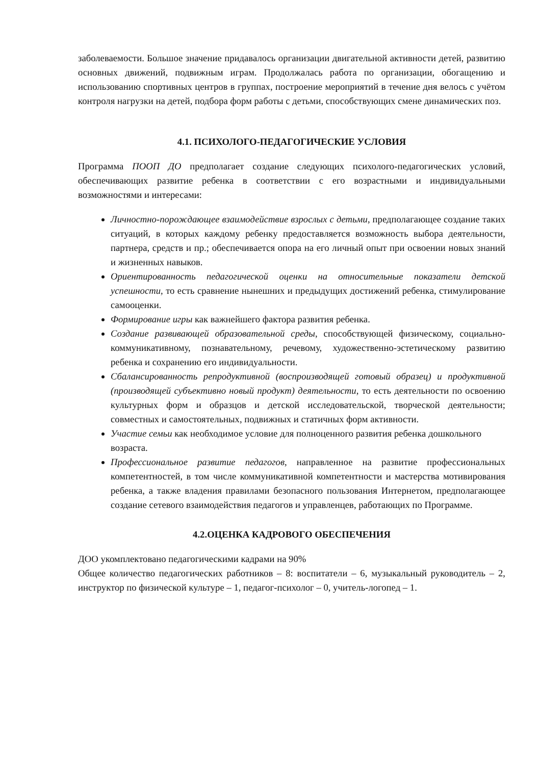заболеваемости. Большое значение придавалось организации двигательной активности детей, развитию основных движений, подвижным играм. Продолжалась работа по организации, обогащению и использованию спортивных центров в группах, построение мероприятий в течение дня велось с учётом контроля нагрузки на детей, подбора форм работы с детьми, способствующих смене динамических поз.
4.1. ПСИХОЛОГО-ПЕДАГОГИЧЕСКИЕ УСЛОВИЯ
Программа ПООП ДО предполагает создание следующих психолого-педагогических условий, обеспечивающих развитие ребенка в соответствии с его возрастными и индивидуальными возможностями и интересами:
Личностно-порождающее взаимодействие взрослых с детьми, предполагающее создание таких ситуаций, в которых каждому ребенку предоставляется возможность выбора деятельности, партнера, средств и пр.; обеспечивается опора на его личный опыт при освоении новых знаний и жизненных навыков.
Ориентированность педагогической оценки на относительные показатели детской успешности, то есть сравнение нынешних и предыдущих достижений ребенка, стимулирование самооценки.
Формирование игры как важнейшего фактора развития ребенка.
Создание развивающей образовательной среды, способствующей физическому, социально-коммуникативному, познавательному, речевому, художественно-эстетическому развитию ребенка и сохранению его индивидуальности.
Сбалансированность репродуктивной (воспроизводящей готовый образец) и продуктивной (производящей субъективно новый продукт) деятельности, то есть деятельности по освоению культурных форм и образцов и детской исследовательской, творческой деятельности; совместных и самостоятельных, подвижных и статичных форм активности.
Участие семьи как необходимое условие для полноценного развития ребенка дошкольного возраста.
Профессиональное развитие педагогов, направленное на развитие профессиональных компетентностей, в том числе коммуникативной компетентности и мастерства мотивирования ребенка, а также владения правилами безопасного пользования Интернетом, предполагающее создание сетевого взаимодействия педагогов и управленцев, работающих по Программе.
4.2.ОЦЕНКА КАДРОВОГО ОБЕСПЕЧЕНИЯ
ДОО укомплектовано педагогическими кадрами на 90%
Общее количество педагогических работников – 8: воспитатели – 6, музыкальный руководитель – 2, инструктор по физической культуре – 1, педагог-психолог – 0, учитель-логопед – 1.